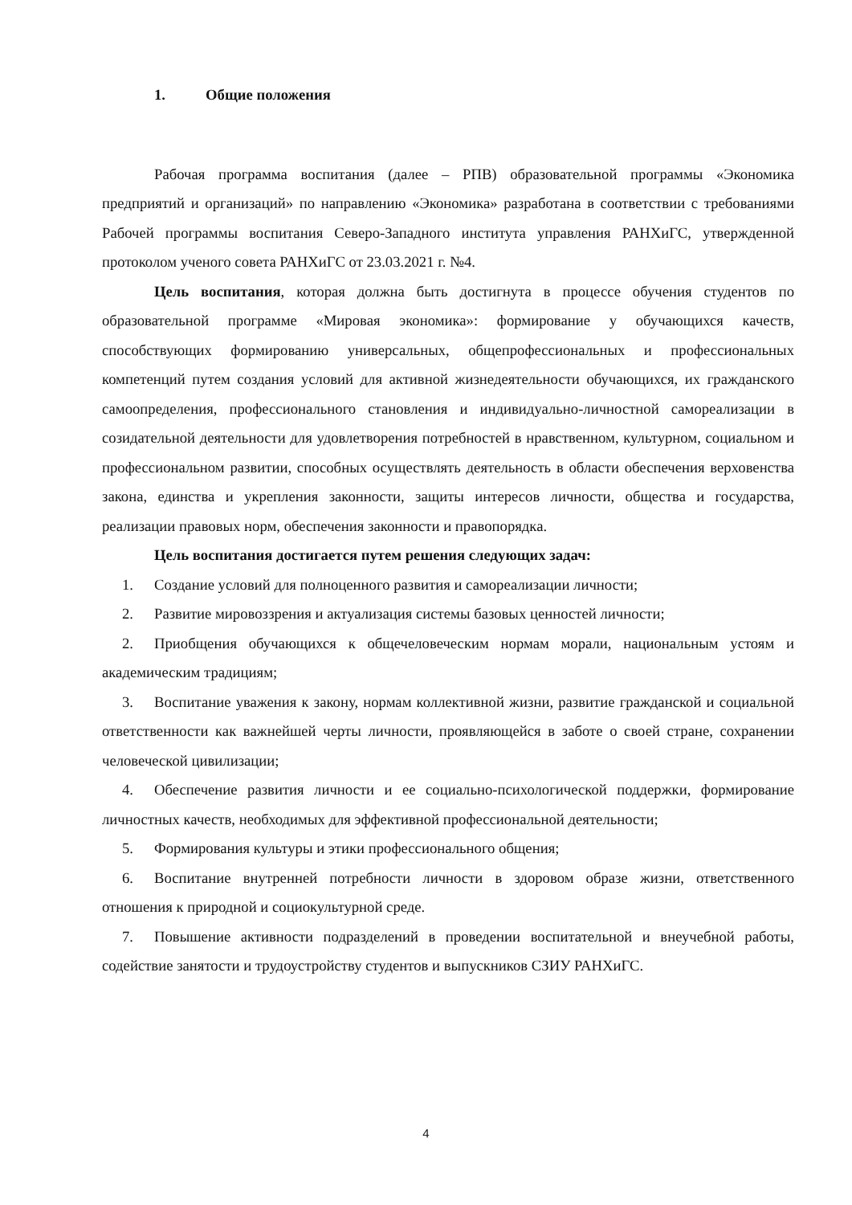1. Общие положения
Рабочая программа воспитания (далее – РПВ) образовательной программы «Экономика предприятий и организаций» по направлению «Экономика» разработана в соответствии с требованиями Рабочей программы воспитания Северо-Западного института управления РАНХиГС, утвержденной протоколом ученого совета РАНХиГС от 23.03.2021 г. №4.
Цель воспитания, которая должна быть достигнута в процессе обучения студентов по образовательной программе «Мировая экономика»: формирование у обучающихся качеств, способствующих формированию универсальных, общепрофессиональных и профессиональных компетенций путем создания условий для активной жизнедеятельности обучающихся, их гражданского самоопределения, профессионального становления и индивидуально-личностной самореализации в созидательной деятельности для удовлетворения потребностей в нравственном, культурном, социальном и профессиональном развитии, способных осуществлять деятельность в области обеспечения верховенства закона, единства и укрепления законности, защиты интересов личности, общества и государства, реализации правовых норм, обеспечения законности и правопорядка.
Цель воспитания достигается путем решения следующих задач:
1. Создание условий для полноценного развития и самореализации личности;
2. Развитие мировоззрения и актуализация системы базовых ценностей личности;
2. Приобщения обучающихся к общечеловеческим нормам морали, национальным устоям и академическим традициям;
3. Воспитание уважения к закону, нормам коллективной жизни, развитие гражданской и социальной ответственности как важнейшей черты личности, проявляющейся в заботе о своей стране, сохранении человеческой цивилизации;
4. Обеспечение развития личности и ее социально-психологической поддержки, формирование личностных качеств, необходимых для эффективной профессиональной деятельности;
5. Формирования культуры и этики профессионального общения;
6. Воспитание внутренней потребности личности в здоровом образе жизни, ответственного отношения к природной и социокультурной среде.
7. Повышение активности подразделений в проведении воспитательной и внеучебной работы, содействие занятости и трудоустройству студентов и выпускников СЗИУ РАНХиГС.
4